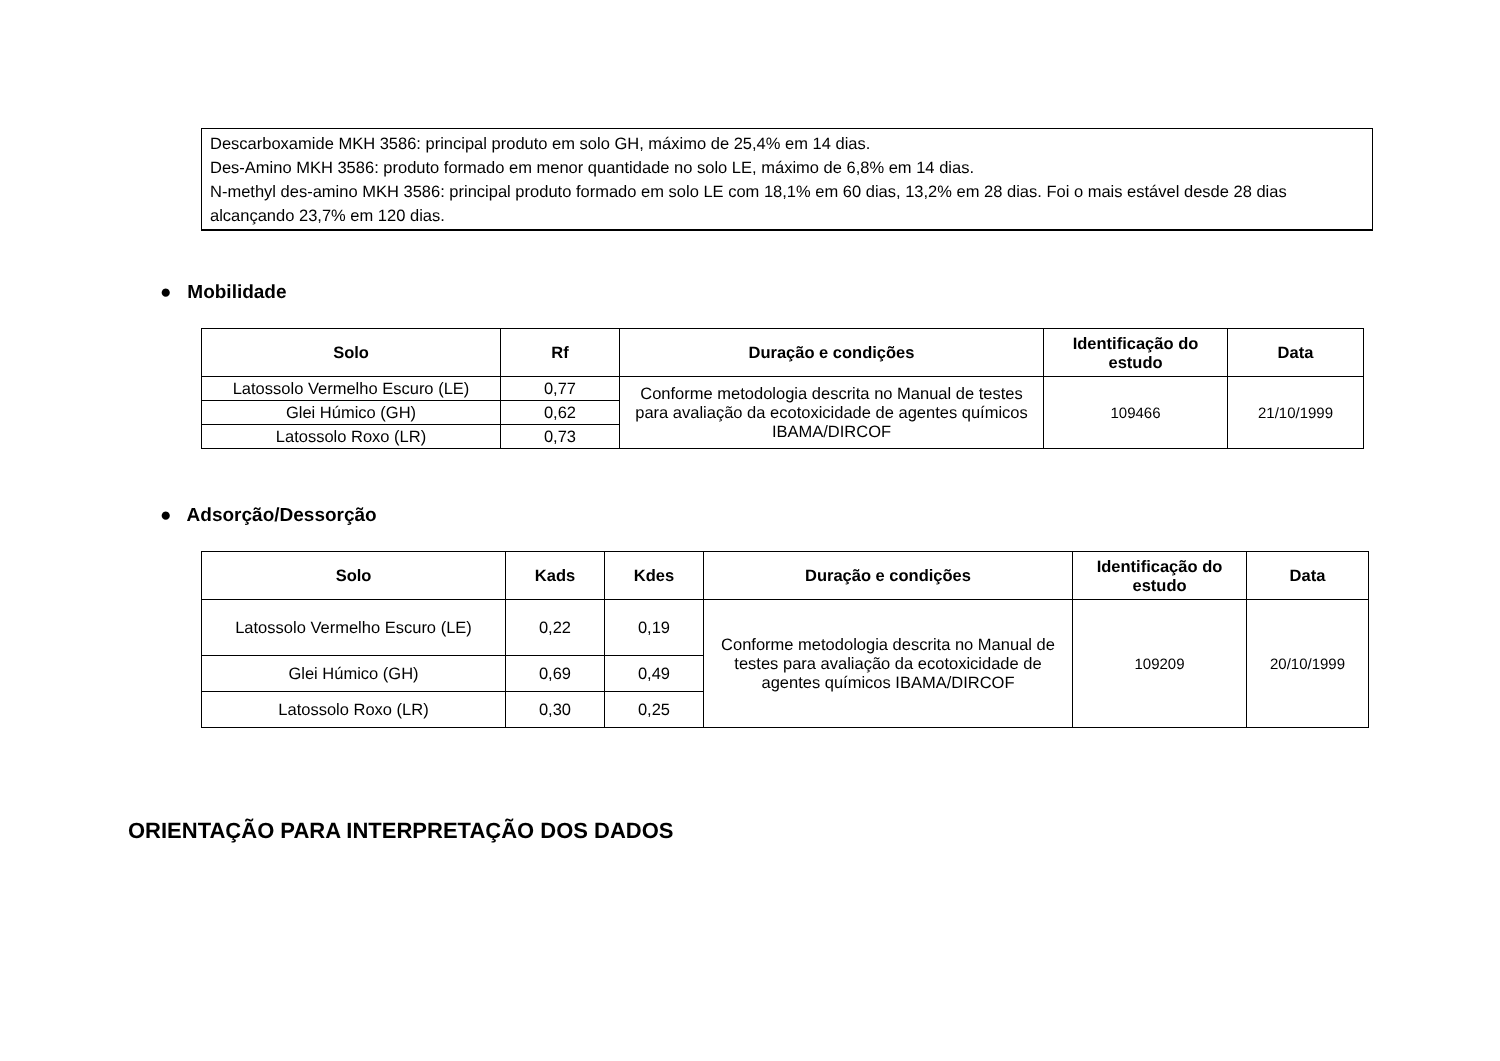Descarboxamide MKH 3586: principal produto em solo GH, máximo de 25,4% em 14 dias.
Des-Amino MKH 3586: produto formado em menor quantidade no solo LE, máximo de 6,8% em 14 dias.
N-methyl des-amino MKH 3586: principal produto formado em solo LE com 18,1% em 60 dias, 13,2% em 28 dias. Foi o mais estável desde 28 dias alcançando 23,7% em 120 dias.
● Mobilidade
| Solo | Rf | Duração e condições | Identificação do estudo | Data |
| --- | --- | --- | --- | --- |
| Latossolo Vermelho Escuro (LE) | 0,77 | Conforme metodologia descrita no Manual de testes para avaliação da ecotoxicidade de agentes químicos IBAMA/DIRCOF | 109466 | 21/10/1999 |
| Glei Húmico (GH) | 0,62 | | | |
| Latossolo Roxo (LR) | 0,73 | | | |
● Adsorção/Dessorção
| Solo | Kads | Kdes | Duração e condições | Identificação do estudo | Data |
| --- | --- | --- | --- | --- | --- |
| Latossolo Vermelho Escuro (LE) | 0,22 | 0,19 | Conforme metodologia descrita no Manual de testes para avaliação da ecotoxicidade de agentes químicos IBAMA/DIRCOF | 109209 | 20/10/1999 |
| Glei Húmico (GH) | 0,69 | 0,49 | | | |
| Latossolo Roxo (LR) | 0,30 | 0,25 | | | |
ORIENTAÇÃO PARA INTERPRETAÇÃO DOS DADOS